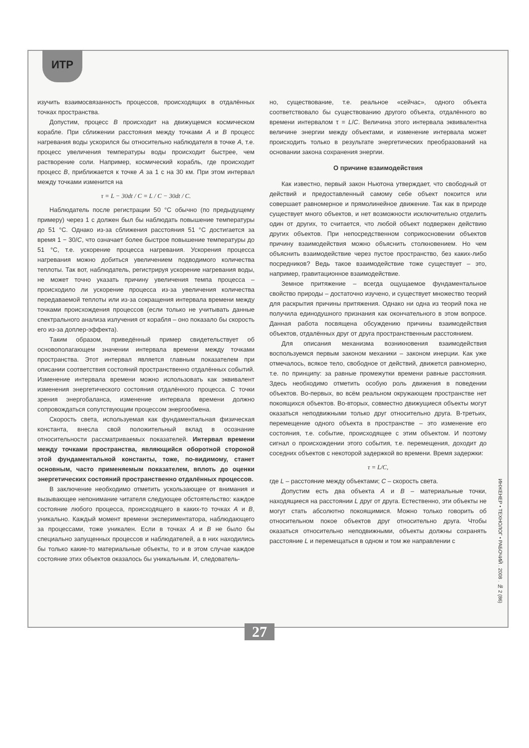ИТР
изучить взаимосвязанность процессов, происходящих в отдалённых точках пространства.
Допустим, процесс B происходит на движущемся космическом корабле. При сближении расстояния между точками A и B процесс нагревания воды ускорился бы относительно наблюдателя в точке A, т.е. процесс увеличения температуры воды происходит быстрее, чем растворение соли. Например, космический корабль, где происходит процесс B, приближается к точке A за 1 с на 30 км. При этом интервал между точками изменится на
τ = L − 30dt / C = L / C − 30dt / C.
Наблюдатель после регистрации 50 °С обычно (по предыдущему примеру) через 1 с должен был бы наблюдать повышение температуры до 51 °С. Однако из-за сближения расстояния 51 °С достигается за время 1 − 30/C, что означает более быстрое повышение температуры до 51 °С, т.е. ускорение процесса нагревания. Ускорения процесса нагревания можно добиться увеличением подводимого количества теплоты. Так вот, наблюдатель, регистрируя ускорение нагревания воды, не может точно указать причину увеличения темпа процесса – происходило ли ускорение процесса из-за увеличения количества передаваемой теплоты или из-за сокращения интервала времени между точками происхождения процессов (если только не учитывать данные спектрального анализа излучения от корабля – оно показало бы скорость его из-за доплер-эффекта).
Таким образом, приведённый пример свидетельствует об основополагающем значении интервала времени между точками пространства. Этот интервал является главным показателем при описании соответствия состояний пространственно отдалённых событий. Изменение интервала времени можно использовать как эквивалент изменения энергетического состояния отдалённого процесса. С точки зрения энергобаланса, изменение интервала времени должно сопровождаться сопутствующим процессом энергообмена.
Скорость света, используемая как фундаментальная физическая константа, внесла свой положительный вклад в осознание относительности рассматриваемых показателей. Интервал времени между точками пространства, являющийся оборотной стороной этой фундаментальной константы, тоже, по-видимому, станет основным, часто применяемым показателем, вплоть до оценки энергетических состояний пространственно отдалённых процессов.
В заключение необходимо отметить ускользающее от внимания и вызывающее непонимание читателя следующее обстоятельство: каждое состояние любого процесса, происходящего в каких-то точках A и B, уникально. Каждый момент времени экспериментатора, наблюдающего за процессами, тоже уникален. Если в точках A и B не было бы специально запущенных процессов и наблюдателей, а в них находились бы только какие-то материальные объекты, то и в этом случае каждое состояние этих объектов оказалось бы уникальным. И, следователь-
но, существование, т.е. реальное «сейчас», одного объекта соответствовало бы существованию другого объекта, отдалённого во времени интервалом τ = L/C. Величина этого интервала эквивалентна величине энергии между объектами, и изменение интервала может происходить только в результате энергетических преобразований на основании закона сохранения энергии.
О причине взаимодействия
Как известно, первый закон Ньютона утверждает, что свободный от действий и предоставленный самому себе объект покоится или совершает равномерное и прямолинейное движение. Так как в природе существует много объектов, и нет возможности исключительно отделить один от других, то считается, что любой объект подвержен действию других объектов. При непосредственном соприкосновении объектов причину взаимодействия можно объяснить столкновением. Но чем объяснить взаимодействие через пустое пространство, без каких-либо посредников? Ведь такое взаимодействие тоже существует – это, например, гравитационное взаимодействие.
Земное притяжение – всегда ощущаемое фундаментальное свойство природы – достаточно изучено, и существует множество теорий для раскрытия причины притяжения. Однако ни одна из теорий пока не получила единодушного признания как окончательного в этом вопросе. Данная работа посвящена обсуждению причины взаимодействия объектов, отдалённых друг от друга пространственным расстоянием.
Для описания механизма возникновения взаимодействия воспользуемся первым законом механики – законом инерции. Как уже отмечалось, всякое тело, свободное от действий, движется равномерно, т.е. по принципу: за равные промежутки времени равные расстояния. Здесь необходимо отметить особую роль движения в поведении объектов. Во-первых, во всём реальном окружающем пространстве нет покоящихся объектов. Во-вторых, совместно движущиеся объекты могут оказаться неподвижными только друг относительно друга. В-третьих, перемещение одного объекта в пространстве – это изменение его состояния, т.е. событие, происходящее с этим объектом. И поэтому сигнал о происхождении этого события, т.е. перемещения, доходит до соседних объектов с некоторой задержкой во времени. Время задержки:
τ = L/C,
где L – расстояние между объектами; C – скорость света.
Допустим есть два объекта A и B – материальные точки, находящиеся на расстоянии L друг от друга. Естественно, эти объекты не могут стать абсолютно покоящимися. Можно только говорить об относительном покое объектов друг относительно друга. Чтобы оказаться относительно неподвижными, объекты должны сохранять расстояние L и перемещаться в одном и том же направлении с
ИНЖЕНЕР • ТЕХНОЛОГ • РАБОЧИЙ . 2008 . № 2 (86)
27